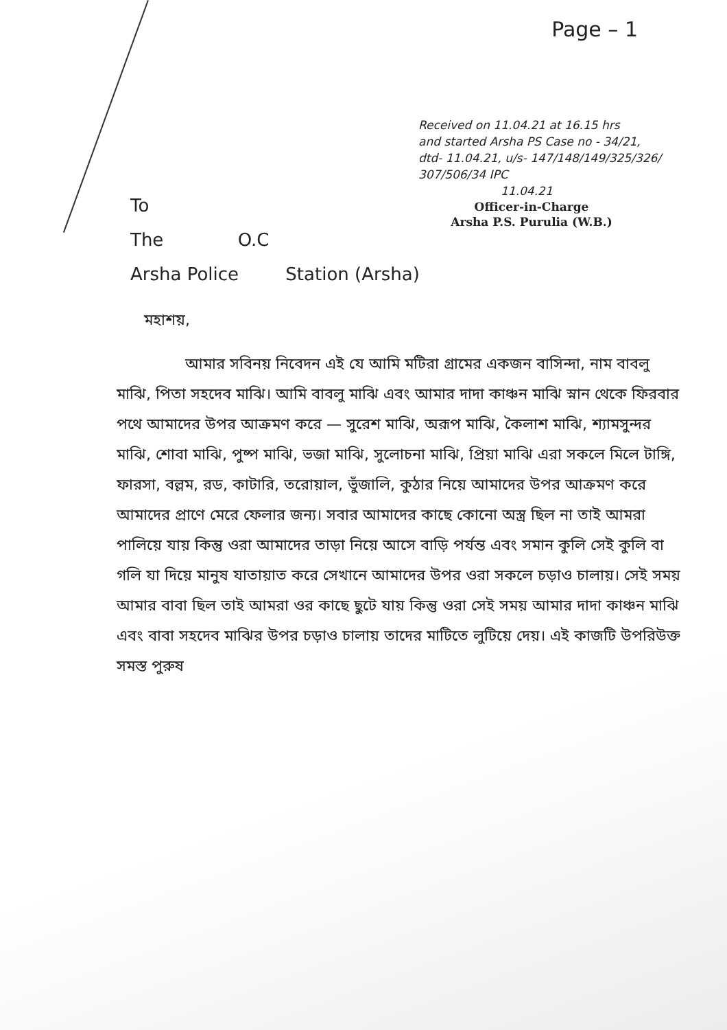Page – 1
Received on 11.04.21 at 16.15 hrs
and started Arsha PS Case no - 34/21,
dtd- 11.04.21, u/s- 147/148/149/325/326/
307/506/34 IPC
11.04.21
Officer-in-Charge
Arsha P.S. Purulia (W.B.)
To
The O.C
Arsha Police Station (Arsha)
মহাশয়,
আমার সবিনয় নিবেদন এই যে আমি মটিরা গ্রামের একজন বাসিন্দা, নাম বাবলু মাঝি, পিতা সহদেব মাঝি। আমি বাবলু মাঝি এবং আমার দাদা কাঞ্চন মাঝি স্নান থেকে ফিরবার পথে আমাদের উপর আক্রমণ করে — সুরেশ মাঝি, অরূপ মাঝি, কৈলাশ মাঝি, শ্যামসুন্দর মাঝি, শোবা মাঝি, পুষ্প মাঝি, ভজা মাঝি, সুলোচনা মাঝি, প্রিয়া মাঝি এরা সকলে মিলে টাঙ্গি, ফারসা, বল্লম, রড, কাটারি, তরোয়াল, ভুঁজালি, কুঠার নিয়ে আমাদের উপর আক্রমণ করে আমাদের প্রাণে মেরে ফেলার জন্য। সবার আমাদের কাছে কোনো অস্ত্র ছিল না তাই আমরা পালিয়ে যায় কিন্তু ওরা আমাদের তাড়া নিয়ে আসে বাড়ি পর্যন্ত এবং সমান কুলি সেই কুলি বা গলি যা দিয়ে মানুষ যাতায়াত করে সেখানে আমাদের উপর ওরা সকলে চড়াও চালায়। সেই সময় আমার বাবা ছিল তাই আমরা ওর কাছে ছুটে যায় কিন্তু ওরা সেই সময় আমার দাদা কাঞ্চন মাঝি এবং বাবা সহদেব মাঝির উপর চড়াও চালায় তাদের মাটিতে লুটিয়ে দেয়। এই কাজটি উপরিউক্ত সমস্ত পুরুষ